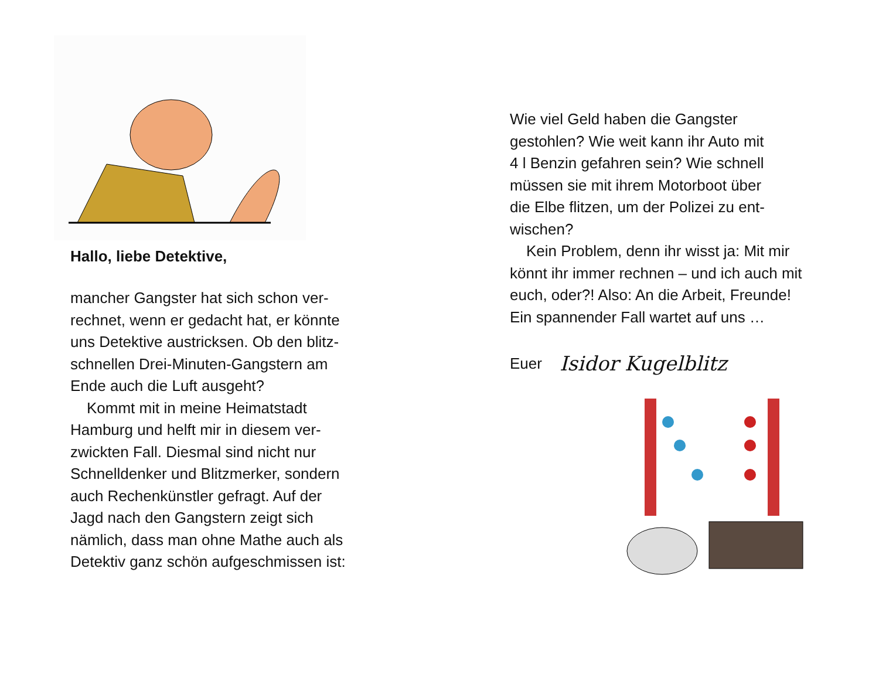Hallo, liebe Detektive,
mancher Gangster hat sich schon ver-
rechnet, wenn er gedacht hat, er könnte
uns Detektive austricksen. Ob den blitz-
schnellen Drei-Minuten-Gangstern am
Ende auch die Luft ausgeht?
Kommt mit in meine Heimatstadt
Hamburg und helft mir in diesem ver-
zwickten Fall. Diesmal sind nicht nur
Schnelldenker und Blitzmerker, sondern
auch Rechenkünstler gefragt. Auf der
Jagd nach den Gangstern zeigt sich
nämlich, dass man ohne Mathe auch als
Detektiv ganz schön aufgeschmissen ist:
Wie viel Geld haben die Gangster
gestohlen? Wie weit kann ihr Auto mit
4 l Benzin gefahren sein? Wie schnell
müssen sie mit ihrem Motorboot über
die Elbe flitzen, um der Polizei zu ent-
wischen?
Kein Problem, denn ihr wisst ja: Mit mir
könnt ihr immer rechnen – und ich auch mit
euch, oder?! Also: An die Arbeit, Freunde!
Ein spannender Fall wartet auf uns …
Euer Isidor Kugelblitz